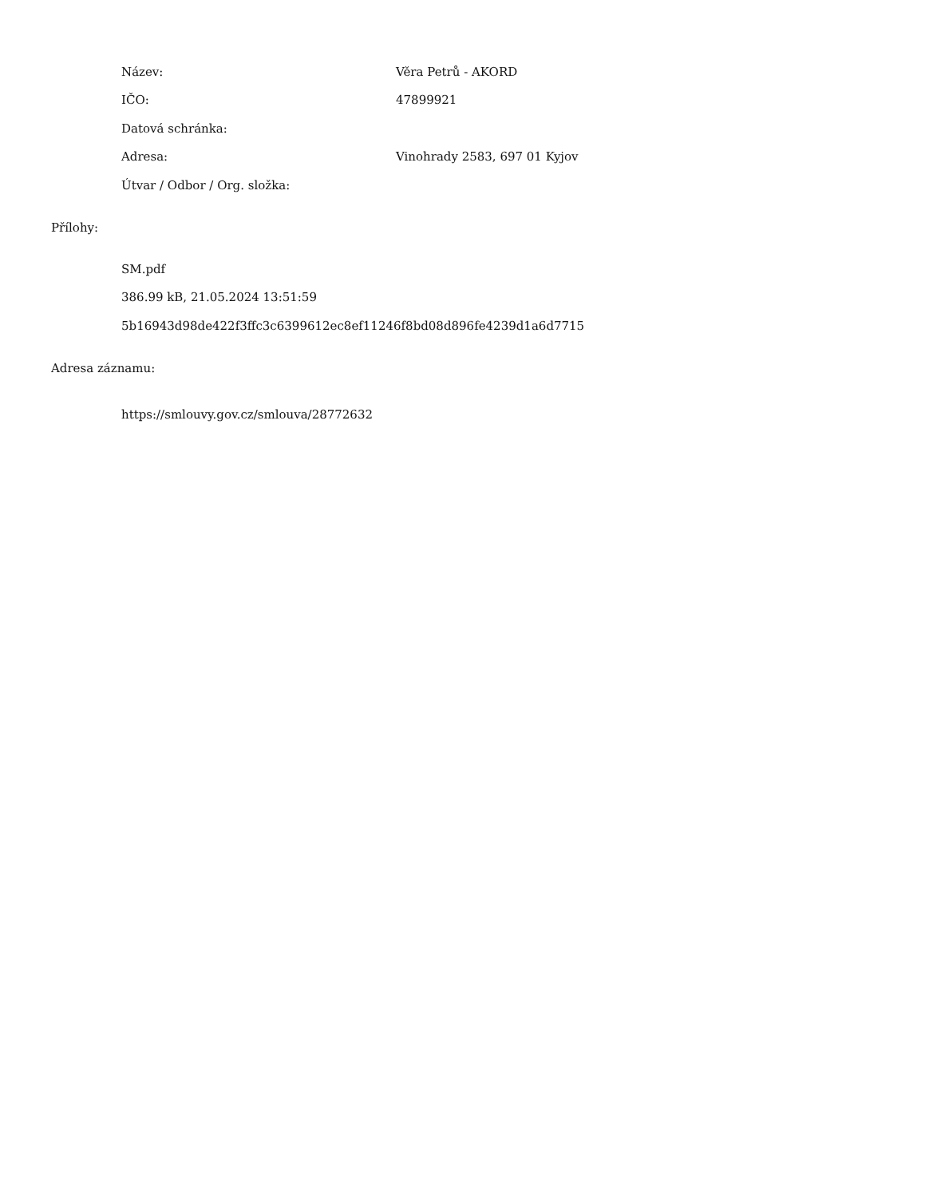| Název: | Věra Petrů - AKORD |
| IČO: | 47899921 |
| Datová schránka: | |
| Adresa: | Vinohrady 2583, 697 01 Kyjov |
| Útvar / Odbor / Org. složka: | |
Přílohy:
SM.pdf
386.99 kB, 21.05.2024 13:51:59
5b16943d98de422f3ffc3c6399612ec8ef11246f8bd08d896fe4239d1a6d7715
Adresa záznamu:
https://smlouvy.gov.cz/smlouva/28772632